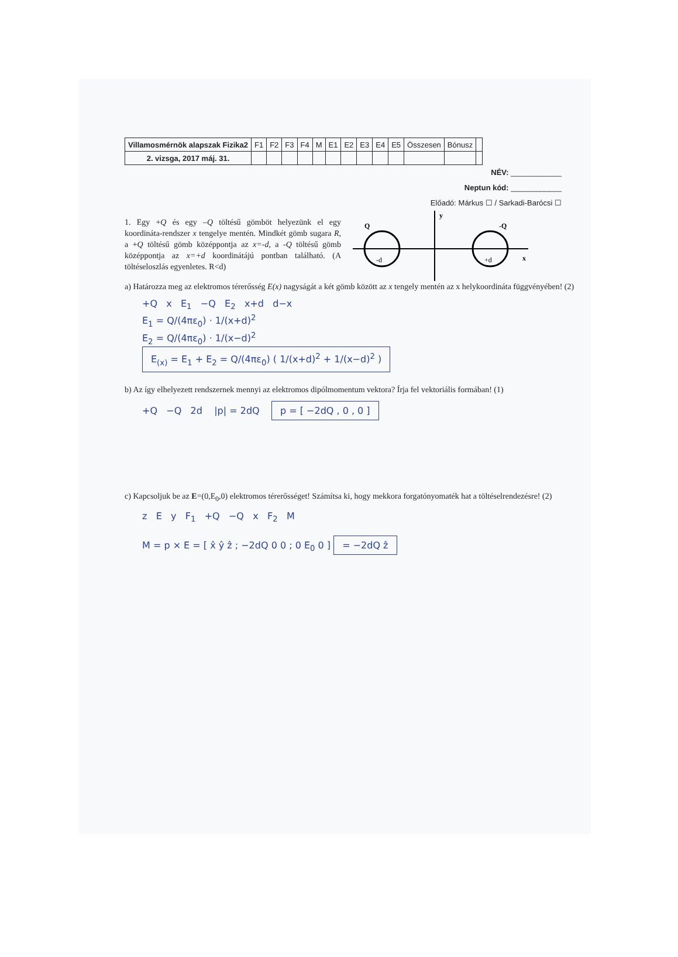| Villamosmérnök alapszak Fizika2 | F1 | F2 | F3 | F4 | M | E1 | E2 | E3 | E4 | E5 | Összesen | Bónusz | |
| 2. vizsga, 2017 máj. 31. | | | | | | | | | | | | | |
NÉV: ____________
Neptun kód: ____________
Előadó: Márkus ☐ / Sarkadi-Barócsi ☐
1. Egy +Q és egy –Q töltésű gömböt helyezünk el egy koordináta-rendszer x tengelye mentén. Mindkét gömb sugara R, a +Q töltésű gömb középpontja az x=-d, a -Q töltésű gömb középpontja az x=+d koordinátájú pontban található. (A töltéseloszlás egyenletes. R<d)
Q
-Q
-d
+d
x
y
a) Határozza meg az elektromos térerősség E(x) nagyságát a két gömb között az x tengely mentén az x helykoordináta függvényében! (2)
+Q x E<sub>1</sub> −Q E<sub>2</sub> x+d d−x
E<sub>1</sub> = Q/(4πε<sub>0</sub>) · 1/(x+d)<sup>2</sup>
E<sub>2</sub> = Q/(4πε<sub>0</sub>) · 1/(x−d)<sup>2</sup>
E<sub>(x)</sub> = E<sub>1</sub> + E<sub>2</sub> = Q/(4πε<sub>0</sub>) ( 1/(x+d)<sup>2</sup> + 1/(x−d)<sup>2</sup> )
b) Az így elhelyezett rendszernek mennyi az elektromos dipólmomentum vektora? Írja fel vektoriális formában! (1)
+Q −Q 2d |p| = 2dQ p = [ −2dQ , 0 , 0 ]
c) Kapcsoljuk be az E=(0,E<sub>0</sub>,0) elektromos térerősséget! Számítsa ki, hogy mekkora forgatónyomaték hat a töltéselrendezésre! (2)
z E y F<sub>1</sub> +Q −Q x F<sub>2</sub> M
M = p × E = [ x̂ ŷ ẑ ; −2dQ 0 0 ; 0 E<sub>0</sub> 0 ] = −2dQ ẑ